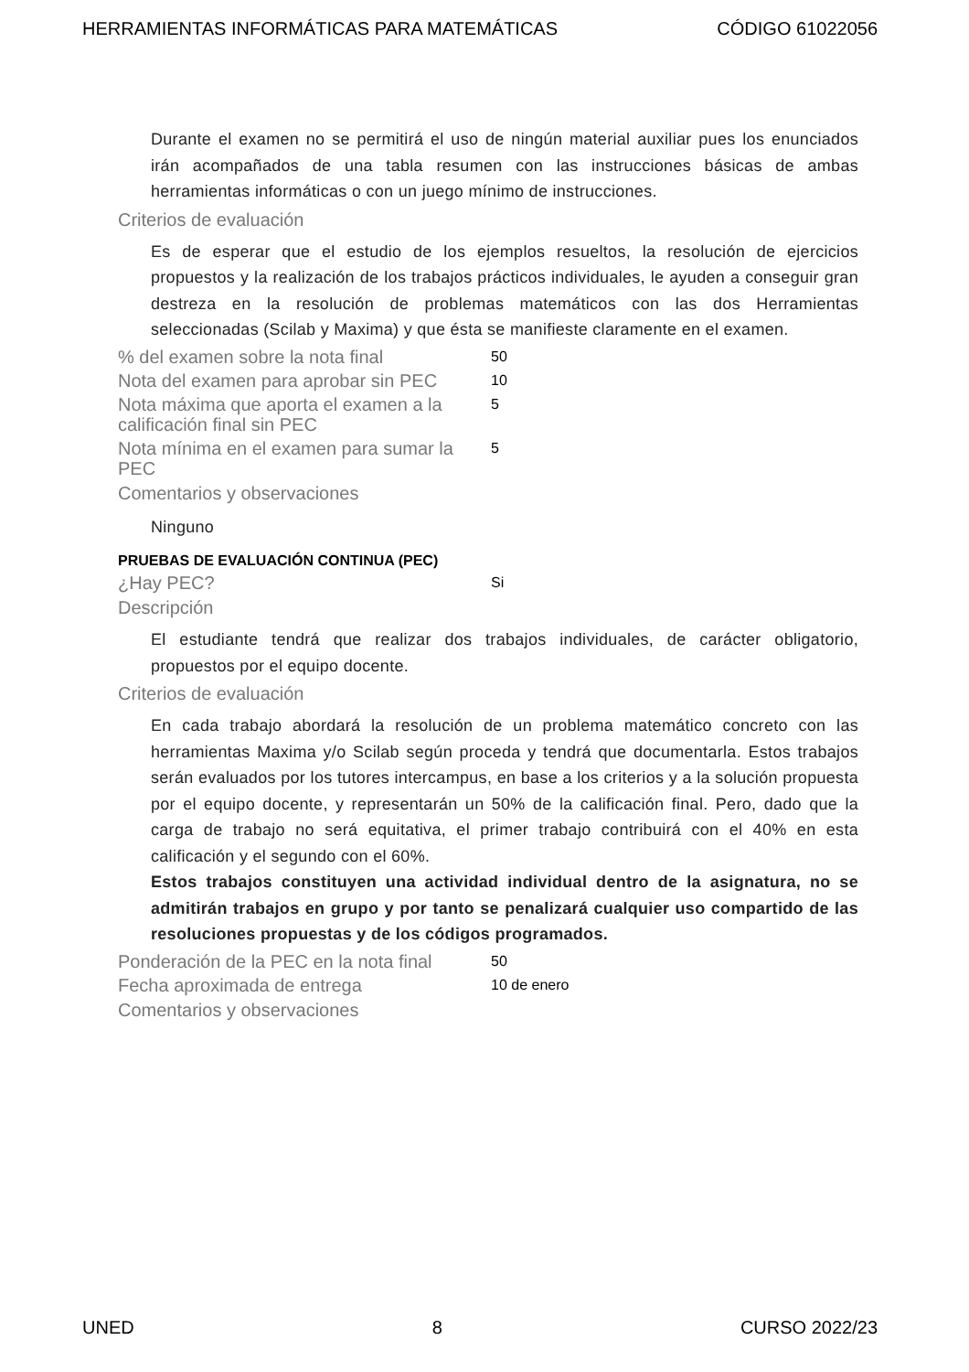HERRAMIENTAS INFORMÁTICAS PARA MATEMÁTICAS CÓDIGO 61022056
Durante el examen no se permitirá el uso de ningún material auxiliar pues los enunciados irán acompañados de una tabla resumen con las instrucciones básicas de ambas herramientas informáticas o con un juego mínimo de instrucciones.
Criterios de evaluación
Es de esperar que el estudio de los ejemplos resueltos, la resolución de ejercicios propuestos y la realización de los trabajos prácticos individuales, le ayuden a conseguir gran destreza en la resolución de problemas matemáticos con las dos Herramientas seleccionadas (Scilab y Maxima) y que ésta se manifieste claramente en el examen.
% del examen sobre la nota final
50
Nota del examen para aprobar sin PEC
10
Nota máxima que aporta el examen a la calificación final sin PEC
5
Nota mínima en el examen para sumar la PEC
5
Comentarios y observaciones
Ninguno
PRUEBAS DE EVALUACIÓN CONTINUA (PEC)
¿Hay PEC?
Si
Descripción
El estudiante tendrá que realizar dos trabajos individuales, de carácter obligatorio, propuestos por el equipo docente.
Criterios de evaluación
En cada trabajo abordará la resolución de un problema matemático concreto con las herramientas Maxima y/o Scilab según proceda y tendrá que documentarla. Estos trabajos serán evaluados por los tutores intercampus, en base a los criterios y a la solución propuesta por el equipo docente, y representarán un 50% de la calificación final. Pero, dado que la carga de trabajo no será equitativa, el primer trabajo contribuirá con el 40% en esta calificación y el segundo con el 60%.
Estos trabajos constituyen una actividad individual dentro de la asignatura, no se admitirán trabajos en grupo y por tanto se penalizará cualquier uso compartido de las resoluciones propuestas y de los códigos programados.
Ponderación de la PEC en la nota final
50
Fecha aproximada de entrega
10 de enero
Comentarios y observaciones
UNED 8 CURSO 2022/23